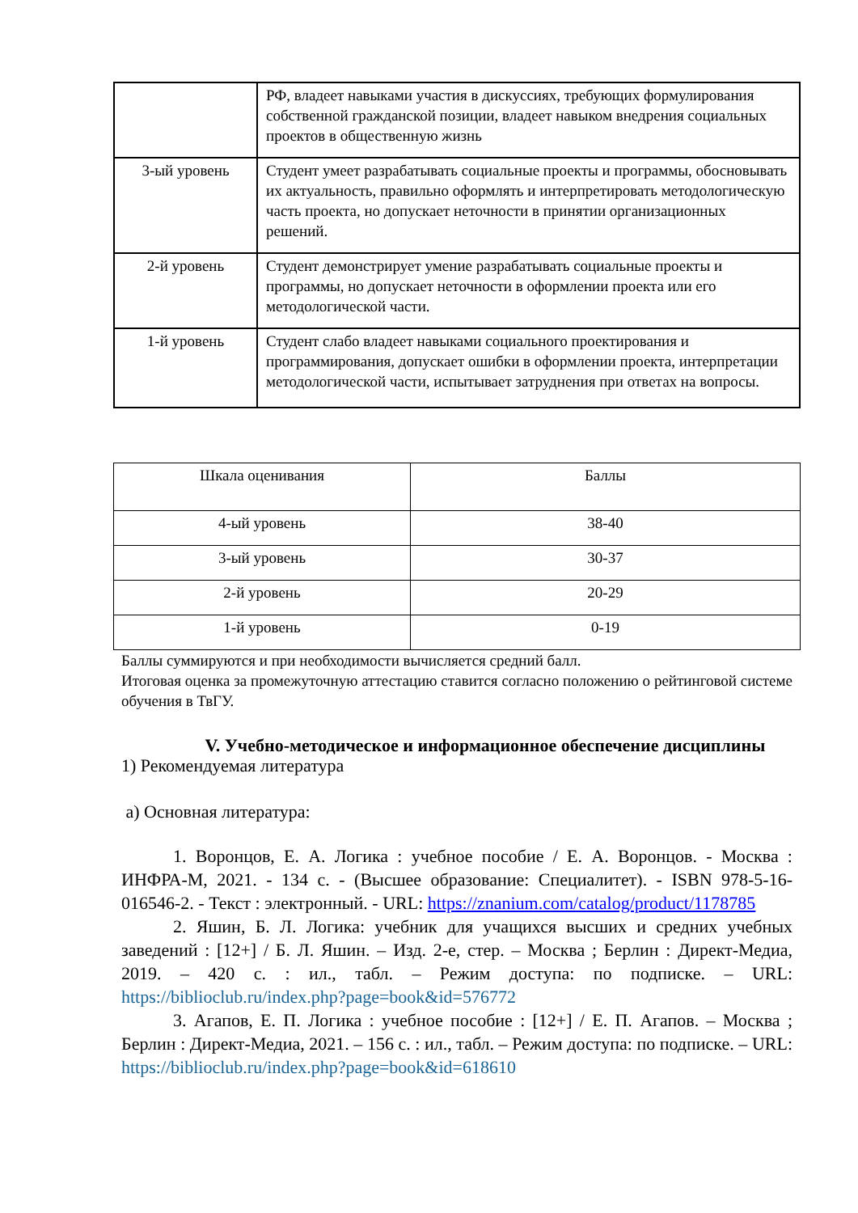| | РФ, владеет навыками участия в дискуссиях, требующих формулирования собственной гражданской позиции, владеет навыком внедрения социальных проектов в общественную жизнь |
| 3-ый уровень | Студент умеет разрабатывать социальные проекты и программы, обосновывать их актуальность, правильно оформлять и интерпретировать методологическую часть проекта, но допускает неточности в принятии организационных решений. |
| 2-й уровень | Студент демонстрирует умение разрабатывать социальные проекты и программы, но допускает неточности в оформлении проекта или его методологической части. |
| 1-й уровень | Студент слабо владеет навыками социального проектирования и программирования, допускает ошибки в оформлении проекта, интерпретации методологической части, испытывает затруднения при ответах на вопросы. |
| Шкала оценивания | Баллы |
| 4-ый уровень | 38-40 |
| 3-ый уровень | 30-37 |
| 2-й уровень | 20-29 |
| 1-й уровень | 0-19 |
Баллы суммируются и при необходимости вычисляется средний балл.
Итоговая оценка за промежуточную аттестацию ставится согласно положению о рейтинговой системе обучения в ТвГУ.
V. Учебно-методическое и информационное обеспечение дисциплины
1) Рекомендуемая литература
а) Основная литература:
1. Воронцов, Е. А. Логика : учебное пособие / Е. А. Воронцов. - Москва : ИНФРА-М, 2021. - 134 с. - (Высшее образование: Специалитет). - ISBN 978-5-16-016546-2. - Текст : электронный. - URL: https://znanium.com/catalog/product/1178785
2. Яшин, Б. Л. Логика: учебник для учащихся высших и средних учебных заведений : [12+] / Б. Л. Яшин. – Изд. 2-е, стер. – Москва ; Берлин : Директ-Медиа, 2019. – 420 с. : ил., табл. – Режим доступа: по подписке. – URL: https://biblioclub.ru/index.php?page=book&id=576772
3. Агапов, Е. П. Логика : учебное пособие : [12+] / Е. П. Агапов. – Москва ; Берлин : Директ-Медиа, 2021. – 156 с. : ил., табл. – Режим доступа: по подписке. – URL: https://biblioclub.ru/index.php?page=book&id=618610